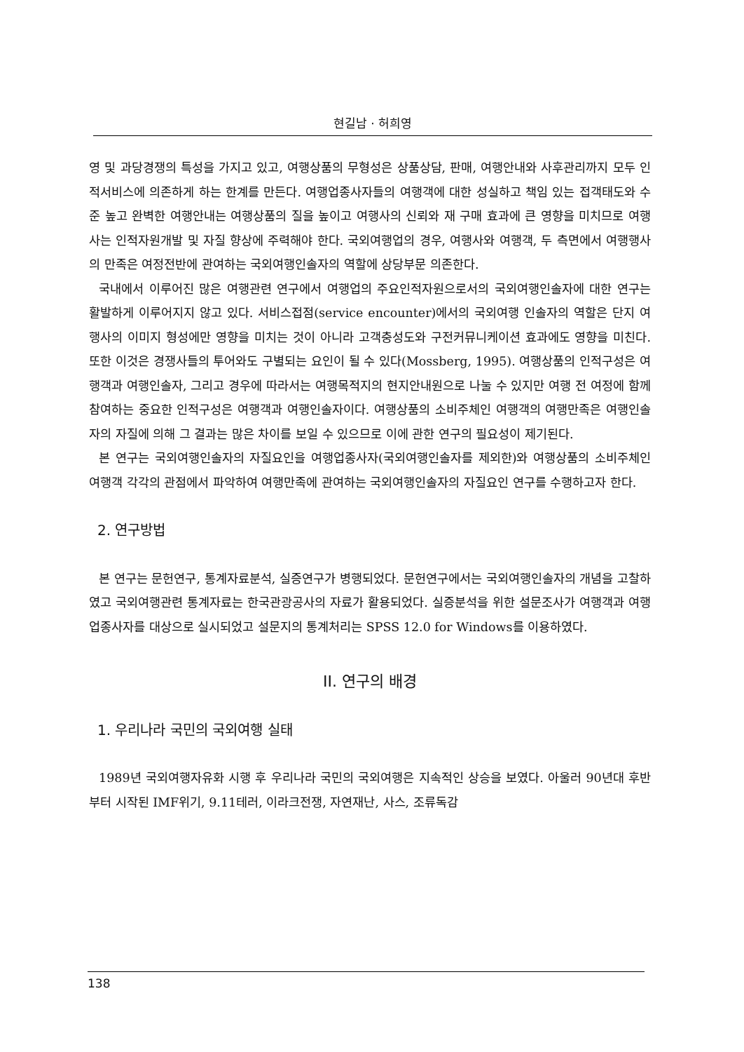현길남 · 허희영
영 및 과당경쟁의 특성을 가지고 있고, 여행상품의 무형성은 상품상담, 판매, 여행안내와 사후관리까지 모두 인적서비스에 의존하게 하는 한계를 만든다. 여행업종사자들의 여행객에 대한 성실하고 책임 있는 접객태도와 수준 높고 완벽한 여행안내는 여행상품의 질을 높이고 여행사의 신뢰와 재 구매 효과에 큰 영향을 미치므로 여행사는 인적자원개발 및 자질 향상에 주력해야 한다. 국외여행업의 경우, 여행사와 여행객, 두 측면에서 여행행사의 만족은 여정전반에 관여하는 국외여행인솔자의 역할에 상당부문 의존한다.
국내에서 이루어진 많은 여행관련 연구에서 여행업의 주요인적자원으로서의 국외여행인솔자에 대한 연구는 활발하게 이루어지지 않고 있다. 서비스접점(service encounter)에서의 국외여행 인솔자의 역할은 단지 여행사의 이미지 형성에만 영향을 미치는 것이 아니라 고객충성도와 구전커뮤니케이션 효과에도 영향을 미친다. 또한 이것은 경쟁사들의 투어와도 구별되는 요인이 될 수 있다(Mossberg, 1995). 여행상품의 인적구성은 여행객과 여행인솔자, 그리고 경우에 따라서는 여행목적지의 현지안내원으로 나눌 수 있지만 여행 전 여정에 함께 참여하는 중요한 인적구성은 여행객과 여행인솔자이다. 여행상품의 소비주체인 여행객의 여행만족은 여행인솔자의 자질에 의해 그 결과는 많은 차이를 보일 수 있으므로 이에 관한 연구의 필요성이 제기된다.
본 연구는 국외여행인솔자의 자질요인을 여행업종사자(국외여행인솔자를 제외한)와 여행상품의 소비주체인 여행객 각각의 관점에서 파악하여 여행만족에 관여하는 국외여행인솔자의 자질요인 연구를 수행하고자 한다.
2. 연구방법
본 연구는 문헌연구, 통계자료분석, 실증연구가 병행되었다. 문헌연구에서는 국외여행인솔자의 개념을 고찰하였고 국외여행관련 통계자료는 한국관광공사의 자료가 활용되었다. 실증분석을 위한 설문조사가 여행객과 여행업종사자를 대상으로 실시되었고 설문지의 통계처리는 SPSS 12.0 for Windows를 이용하였다.
II. 연구의 배경
1. 우리나라 국민의 국외여행 실태
1989년 국외여행자유화 시행 후 우리나라 국민의 국외여행은 지속적인 상승을 보였다. 아울러 90년대 후반부터 시작된 IMF위기, 9.11테러, 이라크전쟁, 자연재난, 사스, 조류독감
138